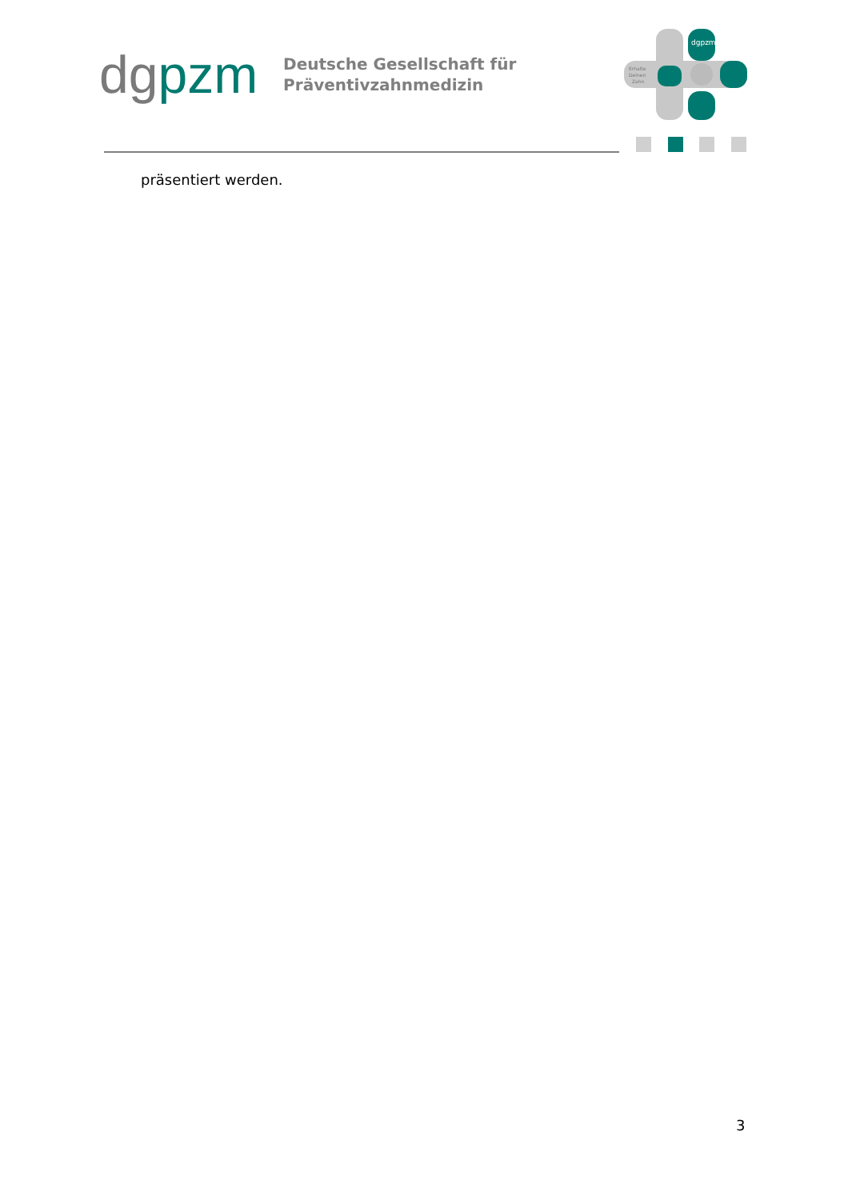dgpzm
Deutsche Gesellschaft für
Präventivzahnmedizin
dgpzm
Erhalte
Deinen
Zahn
präsentiert werden.
3